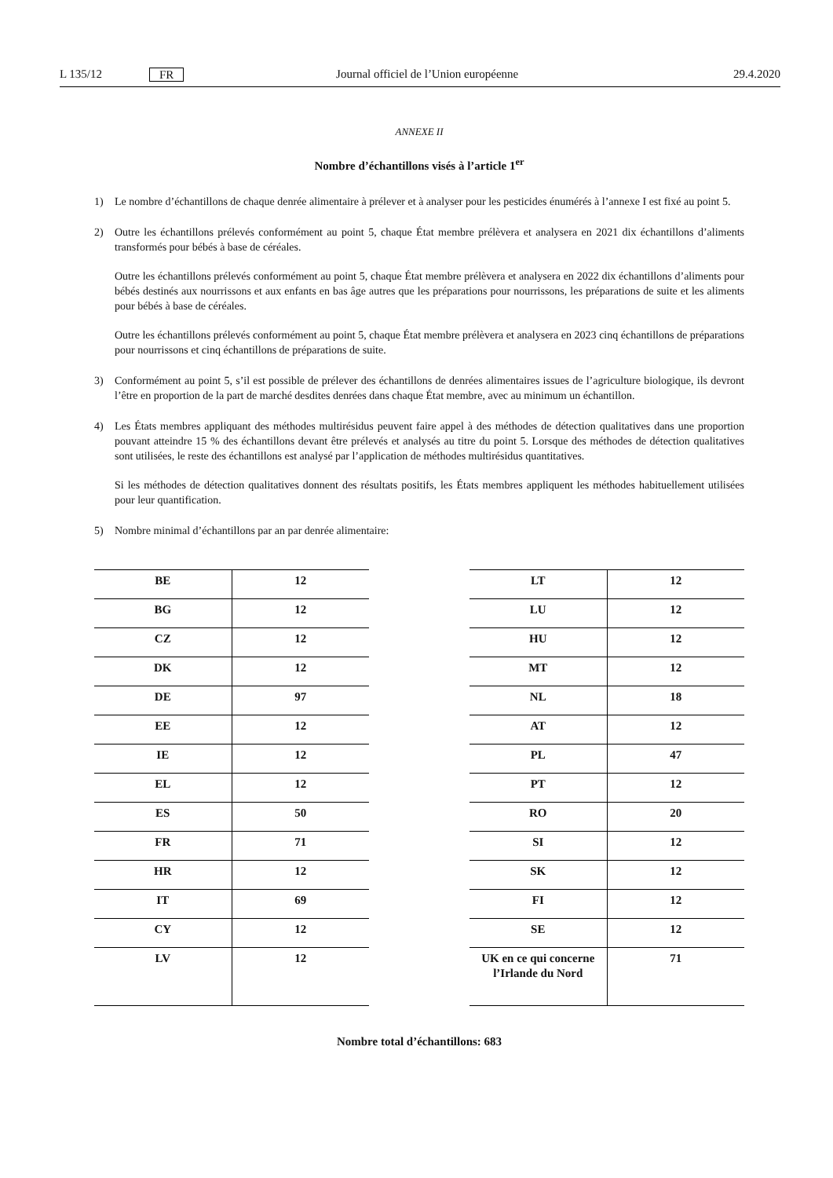L 135/12 FR Journal officiel de l’Union européenne 29.4.2020
ANNEXE II
Nombre d’échantillons visés à l’article 1<sup>er</sup>
1) Le nombre d’échantillons de chaque denrée alimentaire à prélever et à analyser pour les pesticides énumérés à l’annexe I est fixé au point 5.
2) Outre les échantillons prélevés conformément au point 5, chaque État membre prélèvera et analysera en 2021 dix échantillons d’aliments transformés pour bébés à base de céréales.
Outre les échantillons prélevés conformément au point 5, chaque État membre prélèvera et analysera en 2022 dix échantillons d’aliments pour bébés destinés aux nourrissons et aux enfants en bas âge autres que les préparations pour nourrissons, les préparations de suite et les aliments pour bébés à base de céréales.
Outre les échantillons prélevés conformément au point 5, chaque État membre prélèvera et analysera en 2023 cinq échantillons de préparations pour nourrissons et cinq échantillons de préparations de suite.
3) Conformément au point 5, s’il est possible de prélever des échantillons de denrées alimentaires issues de l’agriculture biologique, ils devront l’être en proportion de la part de marché desdites denrées dans chaque État membre, avec au minimum un échantillon.
4) Les États membres appliquant des méthodes multirésidus peuvent faire appel à des méthodes de détection qualitatives dans une proportion pouvant atteindre 15 % des échantillons devant être prélevés et analysés au titre du point 5. Lorsque des méthodes de détection qualitatives sont utilisées, le reste des échantillons est analysé par l’application de méthodes multirésidus quantitatives.
Si les méthodes de détection qualitatives donnent des résultats positifs, les États membres appliquent les méthodes habituellement utilisées pour leur quantification.
5) Nombre minimal d’échantillons par an par denrée alimentaire:
| BE | 12 |
| BG | 12 |
| CZ | 12 |
| DK | 12 |
| DE | 97 |
| EE | 12 |
| IE | 12 |
| EL | 12 |
| ES | 50 |
| FR | 71 |
| HR | 12 |
| IT | 69 |
| CY | 12 |
| LV | 12 |
| LT | 12 |
| LU | 12 |
| HU | 12 |
| MT | 12 |
| NL | 18 |
| AT | 12 |
| PL | 47 |
| PT | 12 |
| RO | 20 |
| SI | 12 |
| SK | 12 |
| FI | 12 |
| SE | 12 |
| UK en ce qui concerne l’Irlande du Nord | 71 |
Nombre total d’échantillons: 683